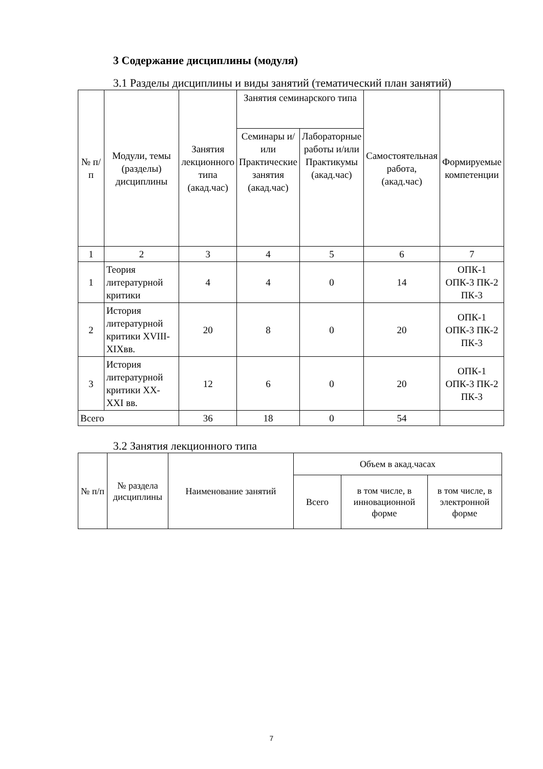3 Содержание дисциплины (модуля)
3.1 Разделы дисциплины и виды занятий (тематический план занятий)
| № п/п | Модули, темы (разделы) дисциплины | Занятия лекционного типа (акад.час) | Занятия семинарского типа | | Самостоятельная работа, (акад.час) | Формируемые компетенции |
| --- | --- | --- | --- | --- | --- | --- |
| | | | Семинары и/или Практические занятия (акад.час) | Лабораторные работы и/или Практикумы (акад.час) | | |
| 1 | 2 | 3 | 4 | 5 | 6 | 7 |
| 1 | Теория литературной критики | 4 | 4 | 0 | 14 | ОПК-1 ОПК-3 ПК-2 ПК-3 |
| 2 | История литературной критики XVIII-XIXвв. | 20 | 8 | 0 | 20 | ОПК-1 ОПК-3 ПК-2 ПК-3 |
| 3 | История литературной критики XX-XXI вв. | 12 | 6 | 0 | 20 | ОПК-1 ОПК-3 ПК-2 ПК-3 |
| Всего | | 36 | 18 | 0 | 54 | |
3.2 Занятия лекционного типа
| № п/п | № раздела дисциплины | Наименование занятий | Объем в акад.часах | | |
| --- | --- | --- | --- | --- | --- |
| | | | Всего | в том числе, в инновационной форме | в том числе, в электронной форме |
7